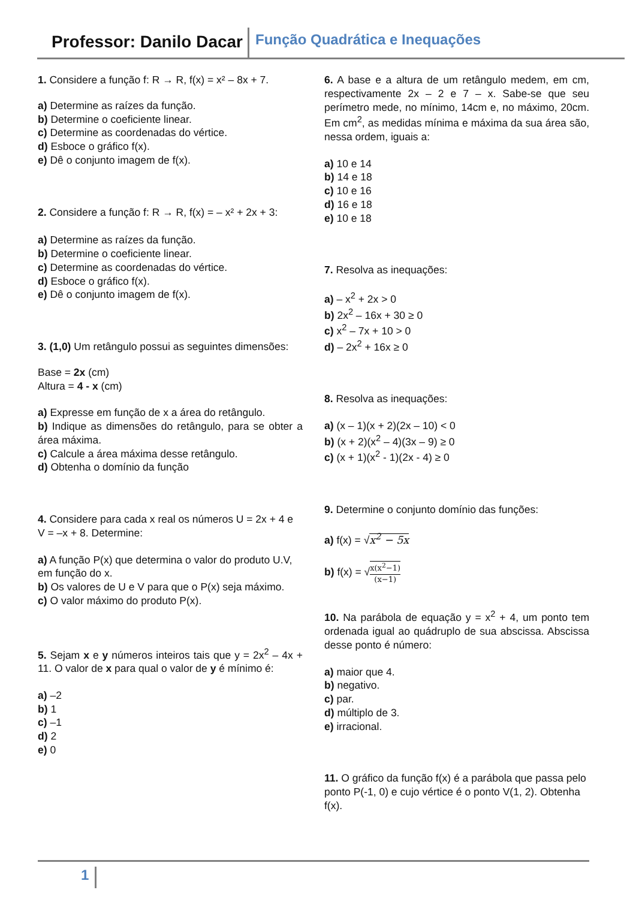Professor: Danilo Dacar Função Quadrática e Inequações
1. Considere a função f: R → R, f(x) = x² – 8x + 7.
a) Determine as raízes da função.
b) Determine o coeficiente linear.
c) Determine as coordenadas do vértice.
d) Esboce o gráfico f(x).
e) Dê o conjunto imagem de f(x).
2. Considere a função f: R → R, f(x) = – x² + 2x + 3:
a) Determine as raízes da função.
b) Determine o coeficiente linear.
c) Determine as coordenadas do vértice.
d) Esboce o gráfico f(x).
e) Dê o conjunto imagem de f(x).
3. (1,0) Um retângulo possui as seguintes dimensões:
Base = 2x (cm)
Altura = 4 - x (cm)
a) Expresse em função de x a área do retângulo.
b) Indique as dimensões do retângulo, para se obter a área máxima.
c) Calcule a área máxima desse retângulo.
d) Obtenha o domínio da função
4. Considere para cada x real os números U = 2x + 4 e V = –x + 8. Determine:
a) A função P(x) que determina o valor do produto U.V, em função do x.
b) Os valores de U e V para que o P(x) seja máximo.
c) O valor máximo do produto P(x).
5. Sejam x e y números inteiros tais que y = 2x<sup>2</sup> – 4x + 11. O valor de x para qual o valor de y é mínimo é:
a) –2
b) 1
c) –1
d) 2
e) 0
6. A base e a altura de um retângulo medem, em cm, respectivamente 2x – 2 e 7 – x. Sabe-se que seu perímetro mede, no mínimo, 14cm e, no máximo, 20cm. Em cm<sup>2</sup>, as medidas mínima e máxima da sua área são, nessa ordem, iguais a:
a) 10 e 14
b) 14 e 18
c) 10 e 16
d) 16 e 18
e) 10 e 18
7. Resolva as inequações:
a) – x<sup>2</sup> + 2x > 0
b) 2x<sup>2</sup> – 16x + 30 ≥ 0
c) x<sup>2</sup> – 7x + 10 > 0
d) – 2x<sup>2</sup> + 16x ≥ 0
8. Resolva as inequações:
a) (x – 1)(x + 2)(2x – 10) < 0
b) (x + 2)(x<sup>2</sup> – 4)(3x – 9) ≥ 0
c) (x + 1)(x<sup>2</sup> - 1)(2x - 4) ≥ 0
9. Determine o conjunto domínio das funções:
a) f(x) = √x<sup>2</sup> − 5x
b) f(x) = √x(x<sup>2</sup>−1) (x−1)
10. Na parábola de equação y = x<sup>2</sup> + 4, um ponto tem ordenada igual ao quádruplo de sua abscissa. Abscissa desse ponto é número:
a) maior que 4.
b) negativo.
c) par.
d) múltiplo de 3.
e) irracional.
11. O gráfico da função f(x) é a parábola que passa pelo ponto P(-1, 0) e cujo vértice é o ponto V(1, 2). Obtenha f(x).
1